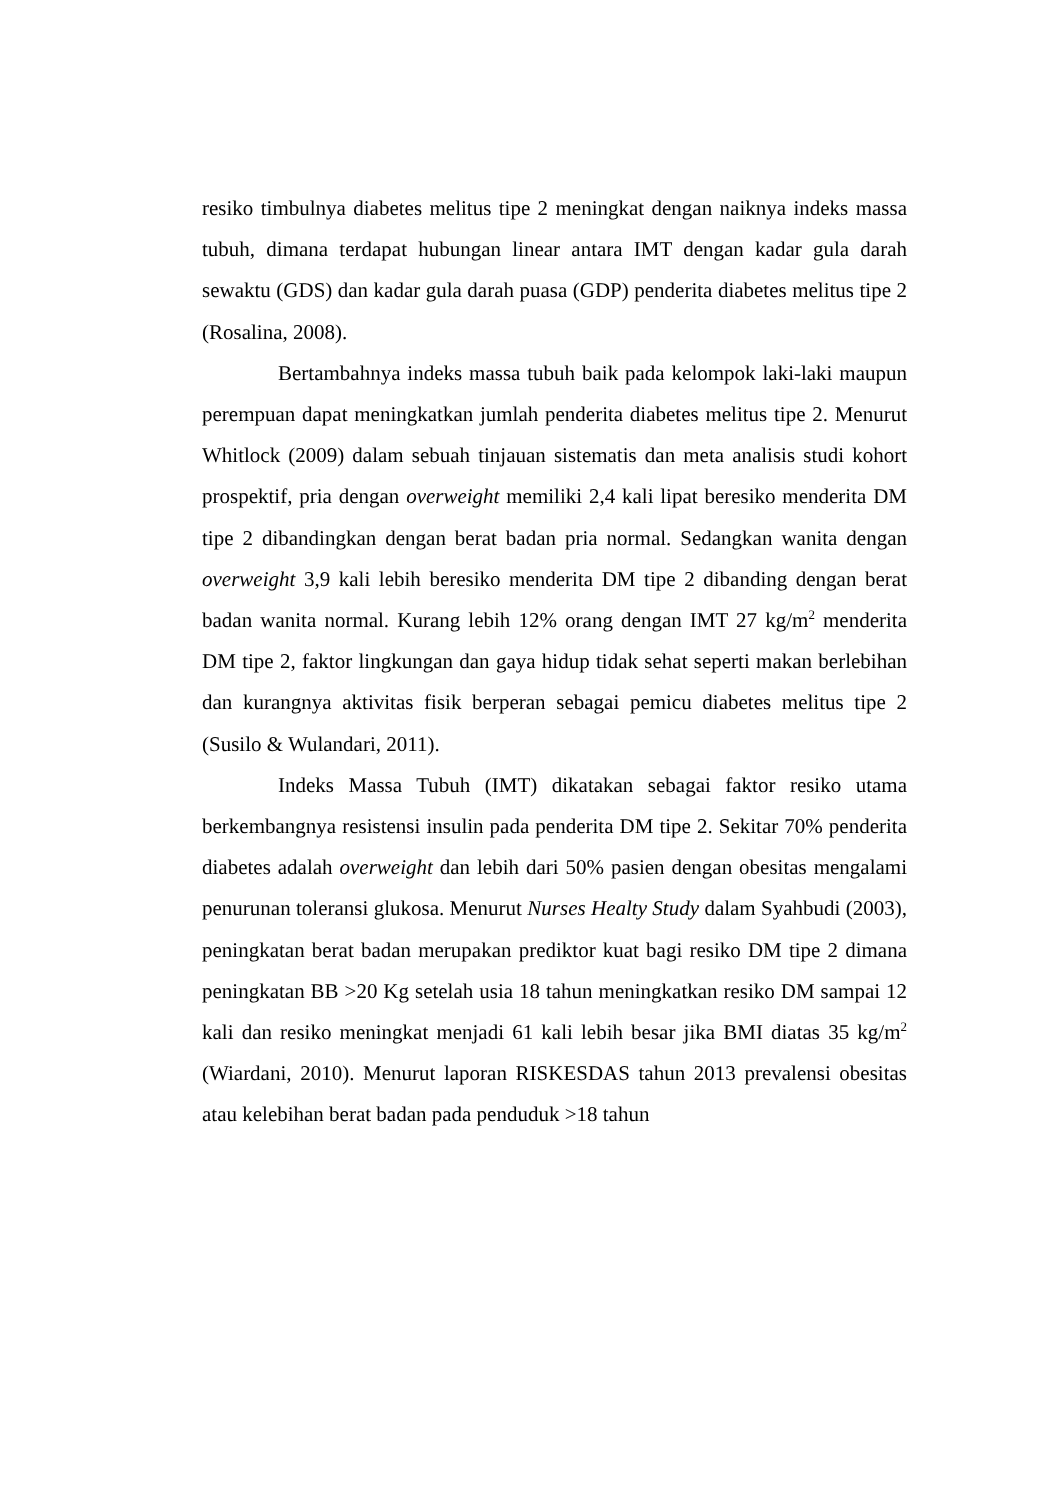resiko timbulnya diabetes melitus tipe 2 meningkat dengan naiknya indeks massa tubuh, dimana terdapat hubungan linear antara IMT dengan kadar gula darah sewaktu (GDS) dan kadar gula darah puasa (GDP) penderita diabetes melitus tipe 2 (Rosalina, 2008).
Bertambahnya indeks massa tubuh baik pada kelompok laki-laki maupun perempuan dapat meningkatkan jumlah penderita diabetes melitus tipe 2. Menurut Whitlock (2009) dalam sebuah tinjauan sistematis dan meta analisis studi kohort prospektif, pria dengan overweight memiliki 2,4 kali lipat beresiko menderita DM tipe 2 dibandingkan dengan berat badan pria normal. Sedangkan wanita dengan overweight 3,9 kali lebih beresiko menderita DM tipe 2 dibanding dengan berat badan wanita normal. Kurang lebih 12% orang dengan IMT 27 kg/m<sup>2</sup> menderita DM tipe 2, faktor lingkungan dan gaya hidup tidak sehat seperti makan berlebihan dan kurangnya aktivitas fisik berperan sebagai pemicu diabetes melitus tipe 2 (Susilo & Wulandari, 2011).
Indeks Massa Tubuh (IMT) dikatakan sebagai faktor resiko utama berkembangnya resistensi insulin pada penderita DM tipe 2. Sekitar 70% penderita diabetes adalah overweight dan lebih dari 50% pasien dengan obesitas mengalami penurunan toleransi glukosa. Menurut Nurses Healty Study dalam Syahbudi (2003), peningkatan berat badan merupakan prediktor kuat bagi resiko DM tipe 2 dimana peningkatan BB >20 Kg setelah usia 18 tahun meningkatkan resiko DM sampai 12 kali dan resiko meningkat menjadi 61 kali lebih besar jika BMI diatas 35 kg/m<sup>2</sup> (Wiardani, 2010). Menurut laporan RISKESDAS tahun 2013 prevalensi obesitas atau kelebihan berat badan pada penduduk >18 tahun